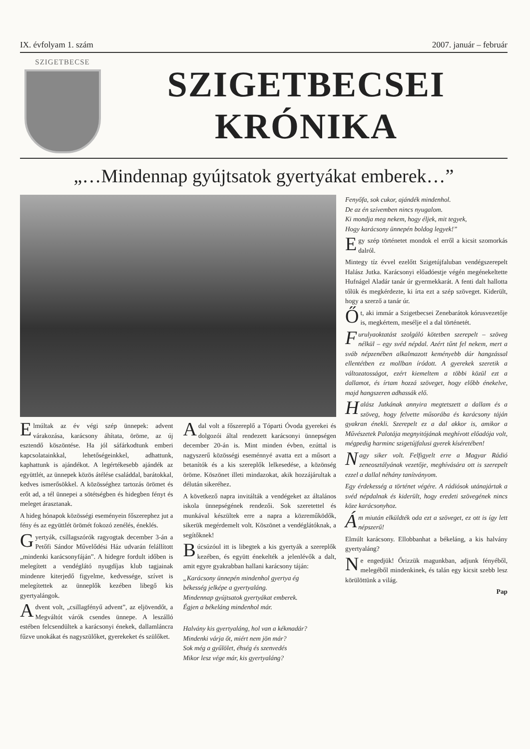IX. évfolyam 1. szám 2007. január – február
SZIGETBECSE
SZIGETBECSEI
KRÓNIKA
„…Mindennap gyújtsatok gyertyákat emberek…”
Elmúltak az év végi szép ünnepek: advent várakozása, karácsony áhítata, öröme, az új esztendő köszöntése. Ha jól sáfárkodtunk emberi kapcsolatainkkal, lehetőségeinkkel, adhattunk, kaphattunk is ajándékot. A legértékesebb ajándék az együttlét, az ünnepek közös átélése családdal, barátokkal, kedves ismerősökkel. A közösséghez tartozás örömet és erőt ad, a tél ünnepei a sötétségben és hidegben fényt és meleget árasztanak.
A hideg hónapok közösségi eseményein főszerephez jut a fény és az együttlét örömét fokozó zenélés, éneklés.
Gyertyák, csillagszórók ragyogtak december 3-án a Petőfi Sándor Művelődési Ház udvarán felállított „mindenki karácsonyfáján”. A hidegre fordult időben is melegített a vendéglátó nyugdíjas klub tagjainak mindenre kiterjedő figyelme, kedvessége, szívet is melegítettek az ünneplők kezében libegő kis gyertyalángok.
Advent volt, „csillagfényű advent”, az eljövendőt, a Megváltót várók csendes ünnepe. A leszálló estében felcsendültek a karácsonyi énekek, dallamláncra fűzve unokákat és nagyszülőket, gyerekeket és szülőket.
A dal volt a főszereplő a Tóparti Óvoda gyerekei és dolgozói által rendezett karácsonyi ünnepségen december 20-án is. Mint minden évben, ezúttal is nagyszerű közösségi eseménnyé avatta ezt a műsort a betanítók és a kis szereplők lelkesedése, a közönség öröme. Köszönet illeti mindazokat, akik hozzájárultak a délután sikeréhez.
A következő napra invitálták a vendégeket az általános iskola ünnepségének rendezői. Sok szeretettel és munkával készültek erre a napra a közreműködők, sikerük megérdemelt volt. Köszönet a vendéglátóknak, a segítőknek!
Búcsúzóul itt is libegtek a kis gyertyák a szereplők kezében, és együtt énekelték a jelenlévők a dalt, amit egyre gyakrabban hallani karácsony táján:
„Karácsony ünnepén mindenhol gyertya ég
békesség jelképe a gyertyaláng.
Mindennap gyújtsatok gyertyákat emberek.
Égjen a békeláng mindenhol már.
Halvány kis gyertyaláng, hol van a kékmadár?
Mindenki várja őt, miért nem jön már?
Sok még a gyűlölet, éhség és szenvedés
Mikor lesz vége már, kis gyertyaláng?
Fenyőfa, sok cukor, ajándék mindenhol.
De az én szívemben nincs nyugalom.
Ki mondja meg nekem, hogy éljek, mit tegyek,
Hogy karácsony ünnepén boldog legyek!”
Egy szép történetet mondok el erről a kicsit szomorkás dalról.
Mintegy tíz évvel ezelőtt Szigetújfaluban vendégszerepelt Halász Jutka. Karácsonyi előadóestje végén megénekeltette Hufnágel Aladár tanár úr gyermekkarát. A fenti dalt hallotta tőlük és megkérdezte, ki írta ezt a szép szöveget. Kiderült, hogy a szerző a tanár úr.
Őt, aki immár a Szigetbecsei Zenebarátok kórusvezetője is, megkértem, mesélje el a dal történetét.
Furulyaoktatást szolgáló kötetben szerepelt – szöveg nélkül – egy svéd népdal. Azért tűnt fel nekem, mert a sváb népzenében alkalmazott keményebb dúr hangzással ellentétben ez mollban íródott. A gyerekek szeretik a változatosságot, ezért kiemeltem a többi közül ezt a dallamot, és írtam hozzá szöveget, hogy előbb énekelve, majd hangszeren adhassák elő.
Halász Jutkának annyira megtetszett a dallam és a szöveg, hogy felvette műsorába és karácsony táján gyakran énekli. Szerepelt ez a dal akkor is, amikor a Művészetek Palotája megnyitójának meghívott előadója volt, mégpedig harminc szigetújfalusi gyerek kíséretében!
Nagy siker volt. Felfigyelt erre a Magyar Rádió zeneosztályának vezetője, meghívására ott is szerepelt ezzel a dallal néhány tanítványom.
Egy érdekesség a történet végére. A rádiósok utánajártak a svéd népdalnak és kiderült, hogy eredeti szövegének nincs köze karácsonyhoz.
Ám miután elküldték oda ezt a szöveget, ez ott is így lett népszerű!
Elmúlt karácsony. Ellobbanhat a békeláng, a kis halvány gyertyaláng?
Ne engedjük! Őrizzük magunkban, adjunk fényéből, melegéből mindenkinek, és talán egy kicsit szebb lesz körülöttünk a világ.
Pap